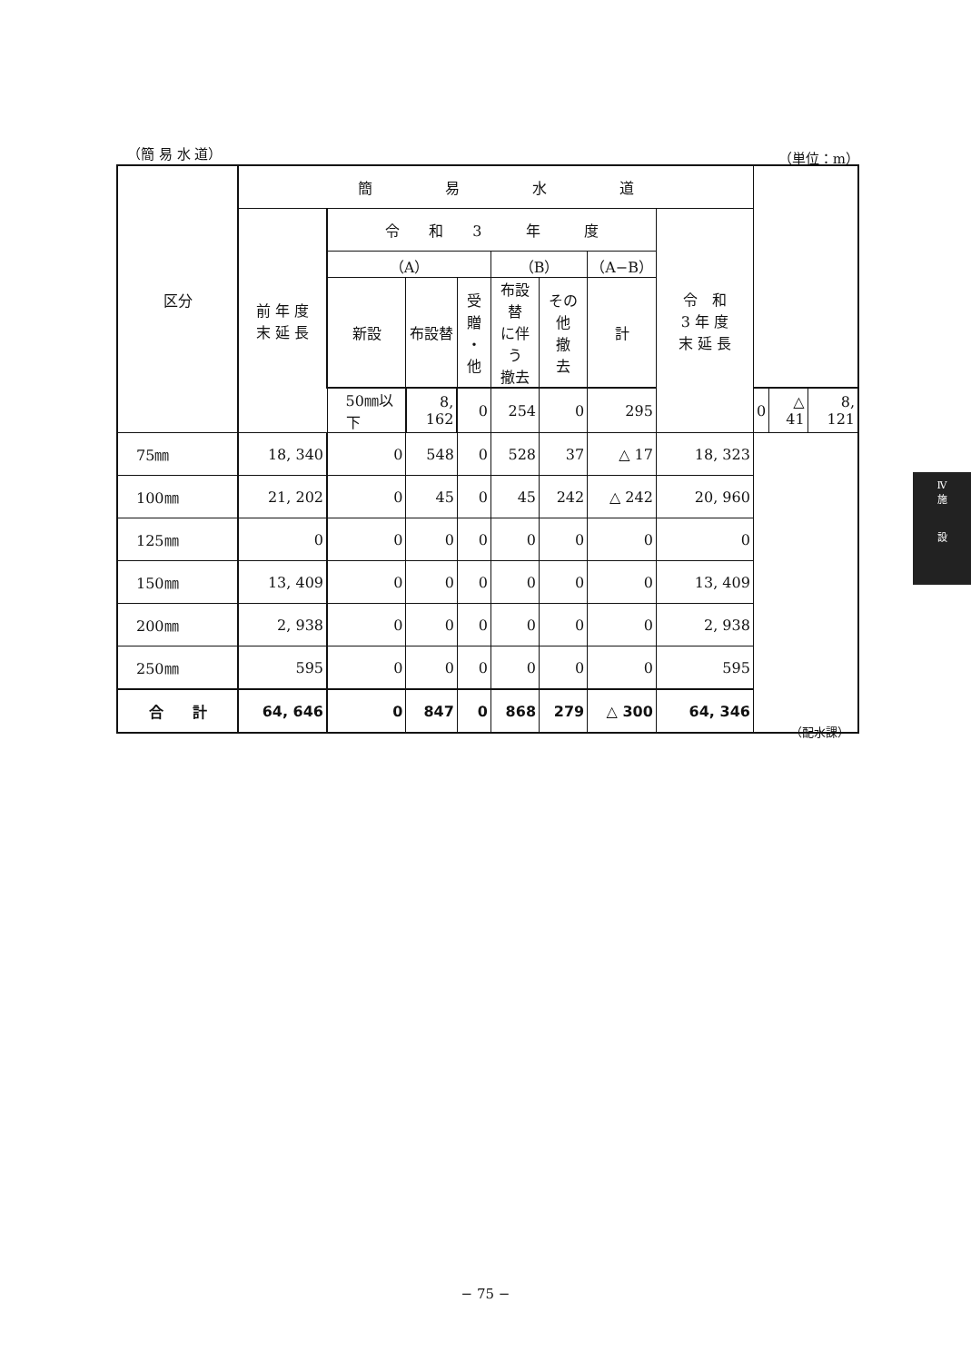（簡 易 水 道） （単位：m）
| 区分 | 簡 易 水 道 | | | | | | | | | | |
| | 前 年 度 末 延 長 | 令 和 3 年 度 | | | | | | 令 和 3 年 度 末 延 長 | | | |
| | | （A） | | | （B） | | （A−B） | | | | |
| | | 新設 | 布設替 | 受贈 ・ 他 | 布設替 に伴う 撤去 | その他 撤 去 | 計 | | | | |
| | | 50㎜以下 | 8, 162 | 0 | 254 | 0 | 295 | | 0 | △ 41 | 8, 121 |
| 75㎜ | 18, 340 | 0 | 548 | 0 | 528 | 37 | △ 17 | 18, 323 | | | |
| 100㎜ | 21, 202 | 0 | 45 | 0 | 45 | 242 | △ 242 | 20, 960 | | | |
| 125㎜ | 0 | 0 | 0 | 0 | 0 | 0 | 0 | 0 | | | |
| 150㎜ | 13, 409 | 0 | 0 | 0 | 0 | 0 | 0 | 13, 409 | | | |
| 200㎜ | 2, 938 | 0 | 0 | 0 | 0 | 0 | 0 | 2, 938 | | | |
| 250㎜ | 595 | 0 | 0 | 0 | 0 | 0 | 0 | 595 | | | |
| 合 計 | 64, 646 | 0 | 847 | 0 | 868 | 279 | △ 300 | 64, 346 | | | |
（配水課）
Ⅳ
施
設
− 75 −